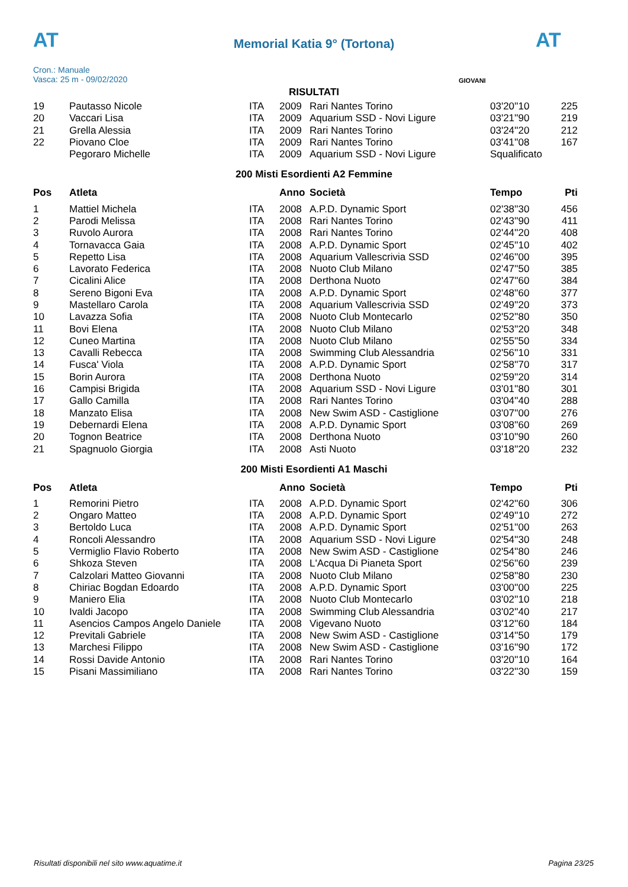AT AT
Memorial Katia 9° (Tortona)
Cron.: Manuale
Vasca: 25 m - 09/02/2020
GIOVANI
RISULTATI
| 19 | Pautasso Nicole | ITA | 2009 | Rari Nantes Torino | 03'20''10 | 225 |
| 20 | Vaccari Lisa | ITA | 2009 | Aquarium SSD - Novi Ligure | 03'21''90 | 219 |
| 21 | Grella Alessia | ITA | 2009 | Rari Nantes Torino | 03'24''20 | 212 |
| 22 | Piovano Cloe | ITA | 2009 | Rari Nantes Torino | 03'41''08 | 167 |
| | Pegoraro Michelle | ITA | 2009 | Aquarium SSD - Novi Ligure | Squalificato | |
200 Misti Esordienti A2 Femmine
| Pos | Atleta | | Anno | Società | Tempo | Pti |
| --- | --- | --- | --- | --- | --- | --- |
| 1 | Mattiel Michela | ITA | 2008 | A.P.D. Dynamic Sport | 02'38''30 | 456 |
| 2 | Parodi Melissa | ITA | 2008 | Rari Nantes Torino | 02'43''90 | 411 |
| 3 | Ruvolo Aurora | ITA | 2008 | Rari Nantes Torino | 02'44''20 | 408 |
| 4 | Tornavacca Gaia | ITA | 2008 | A.P.D. Dynamic Sport | 02'45''10 | 402 |
| 5 | Repetto Lisa | ITA | 2008 | Aquarium Vallescrivia SSD | 02'46''00 | 395 |
| 6 | Lavorato Federica | ITA | 2008 | Nuoto Club Milano | 02'47''50 | 385 |
| 7 | Cicalini Alice | ITA | 2008 | Derthona Nuoto | 02'47''60 | 384 |
| 8 | Sereno Bigoni Eva | ITA | 2008 | A.P.D. Dynamic Sport | 02'48''60 | 377 |
| 9 | Mastellaro Carola | ITA | 2008 | Aquarium Vallescrivia SSD | 02'49''20 | 373 |
| 10 | Lavazza Sofia | ITA | 2008 | Nuoto Club Montecarlo | 02'52''80 | 350 |
| 11 | Bovi Elena | ITA | 2008 | Nuoto Club Milano | 02'53''20 | 348 |
| 12 | Cuneo Martina | ITA | 2008 | Nuoto Club Milano | 02'55''50 | 334 |
| 13 | Cavalli Rebecca | ITA | 2008 | Swimming Club Alessandria | 02'56''10 | 331 |
| 14 | Fusca' Viola | ITA | 2008 | A.P.D. Dynamic Sport | 02'58''70 | 317 |
| 15 | Borin Aurora | ITA | 2008 | Derthona Nuoto | 02'59''20 | 314 |
| 16 | Campisi Brigida | ITA | 2008 | Aquarium SSD - Novi Ligure | 03'01''80 | 301 |
| 17 | Gallo Camilla | ITA | 2008 | Rari Nantes Torino | 03'04''40 | 288 |
| 18 | Manzato Elisa | ITA | 2008 | New Swim ASD - Castiglione | 03'07''00 | 276 |
| 19 | Debernardi Elena | ITA | 2008 | A.P.D. Dynamic Sport | 03'08''60 | 269 |
| 20 | Tognon Beatrice | ITA | 2008 | Derthona Nuoto | 03'10''90 | 260 |
| 21 | Spagnuolo Giorgia | ITA | 2008 | Asti Nuoto | 03'18''20 | 232 |
200 Misti Esordienti A1 Maschi
| Pos | Atleta | | Anno | Società | Tempo | Pti |
| --- | --- | --- | --- | --- | --- | --- |
| 1 | Remorini Pietro | ITA | 2008 | A.P.D. Dynamic Sport | 02'42''60 | 306 |
| 2 | Ongaro Matteo | ITA | 2008 | A.P.D. Dynamic Sport | 02'49''10 | 272 |
| 3 | Bertoldo Luca | ITA | 2008 | A.P.D. Dynamic Sport | 02'51''00 | 263 |
| 4 | Roncoli Alessandro | ITA | 2008 | Aquarium SSD - Novi Ligure | 02'54''30 | 248 |
| 5 | Vermiglio Flavio Roberto | ITA | 2008 | New Swim ASD - Castiglione | 02'54''80 | 246 |
| 6 | Shkoza Steven | ITA | 2008 | L'Acqua Di Pianeta Sport | 02'56''60 | 239 |
| 7 | Calzolari Matteo Giovanni | ITA | 2008 | Nuoto Club Milano | 02'58''80 | 230 |
| 8 | Chiriac Bogdan Edoardo | ITA | 2008 | A.P.D. Dynamic Sport | 03'00''00 | 225 |
| 9 | Maniero Elia | ITA | 2008 | Nuoto Club Montecarlo | 03'02''10 | 218 |
| 10 | Ivaldi Jacopo | ITA | 2008 | Swimming Club Alessandria | 03'02''40 | 217 |
| 11 | Asencios Campos Angelo Daniele | ITA | 2008 | Vigevano Nuoto | 03'12''60 | 184 |
| 12 | Previtali Gabriele | ITA | 2008 | New Swim ASD - Castiglione | 03'14''50 | 179 |
| 13 | Marchesi Filippo | ITA | 2008 | New Swim ASD - Castiglione | 03'16''90 | 172 |
| 14 | Rossi Davide Antonio | ITA | 2008 | Rari Nantes Torino | 03'20''10 | 164 |
| 15 | Pisani Massimiliano | ITA | 2008 | Rari Nantes Torino | 03'22''30 | 159 |
Risultati disponibili nel sito www.aquatime.it Pagina 23/25